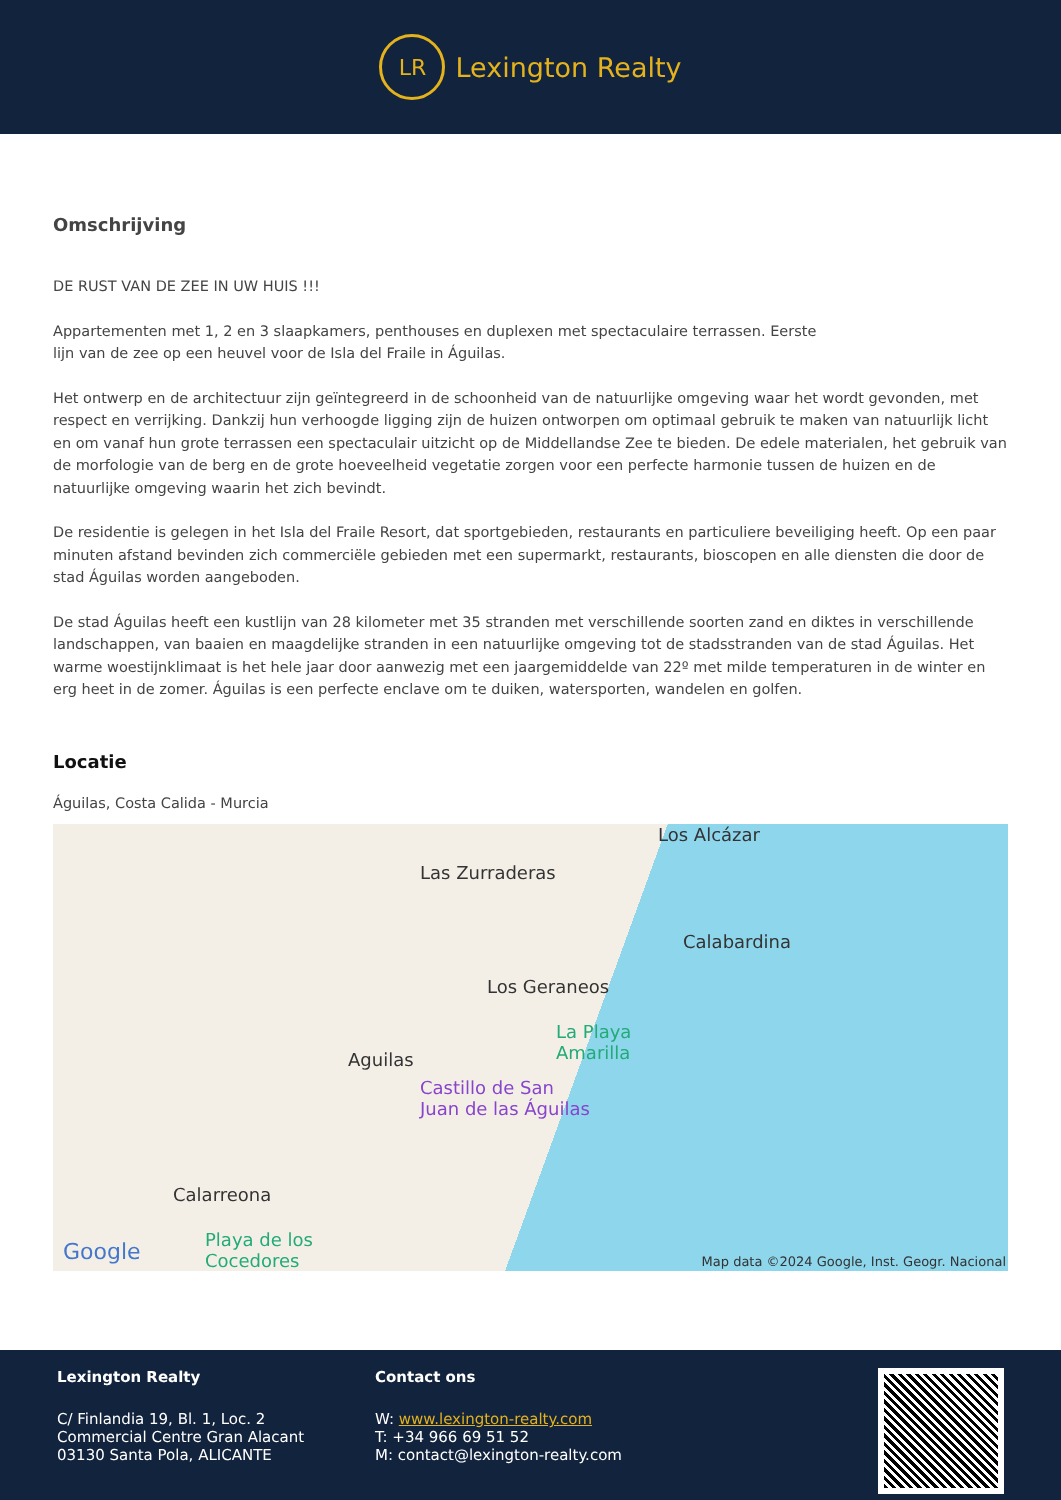LR
Lexington Realty
Omschrijving
DE RUST VAN DE ZEE IN UW HUIS !!!
Appartementen met 1, 2 en 3 slaapkamers, penthouses en duplexen met spectaculaire terrassen. Eerste
lijn van de zee op een heuvel voor de Isla del Fraile in Águilas.
Het ontwerp en de architectuur zijn geïntegreerd in de schoonheid van de natuurlijke omgeving waar het wordt gevonden, met respect en verrijking. Dankzij hun verhoogde ligging zijn de huizen ontworpen om optimaal gebruik te maken van natuurlijk licht en om vanaf hun grote terrassen een spectaculair uitzicht op de Middellandse Zee te bieden. De edele materialen, het gebruik van de morfologie van de berg en de grote hoeveelheid vegetatie zorgen voor een perfecte harmonie tussen de huizen en de natuurlijke omgeving waarin het zich bevindt.
De residentie is gelegen in het Isla del Fraile Resort, dat sportgebieden, restaurants en particuliere beveiliging heeft. Op een paar minuten afstand bevinden zich commerciële gebieden met een supermarkt, restaurants, bioscopen en alle diensten die door de stad Águilas worden aangeboden.
De stad Águilas heeft een kustlijn van 28 kilometer met 35 stranden met verschillende soorten zand en diktes in verschillende landschappen, van baaien en maagdelijke stranden in een natuurlijke omgeving tot de stadsstranden van de stad Águilas. Het warme woestijnklimaat is het hele jaar door aanwezig met een jaargemiddelde van 22º met milde temperaturen in de winter en erg heet in de zomer. Águilas is een perfecte enclave om te duiken, watersporten, wandelen en golfen.
Locatie
Águilas, Costa Calida - Murcia
Los Alcázar
Las Zurraderas
Calabardina
Los Geraneos
La Playa
Amarilla Aguilas
Castillo de San
Juan de las Águilas
Calarreona
Playa de los
Cocedores Google Map data ©2024 Google, Inst. Geogr. Nacional
Lexington Realty
C/ Finlandia 19, Bl. 1, Loc. 2
Commercial Centre Gran Alacant
03130 Santa Pola, ALICANTE
Contact ons
W: www.lexington-realty.com
T: +34 966 69 51 52
M: contact@lexington-realty.com